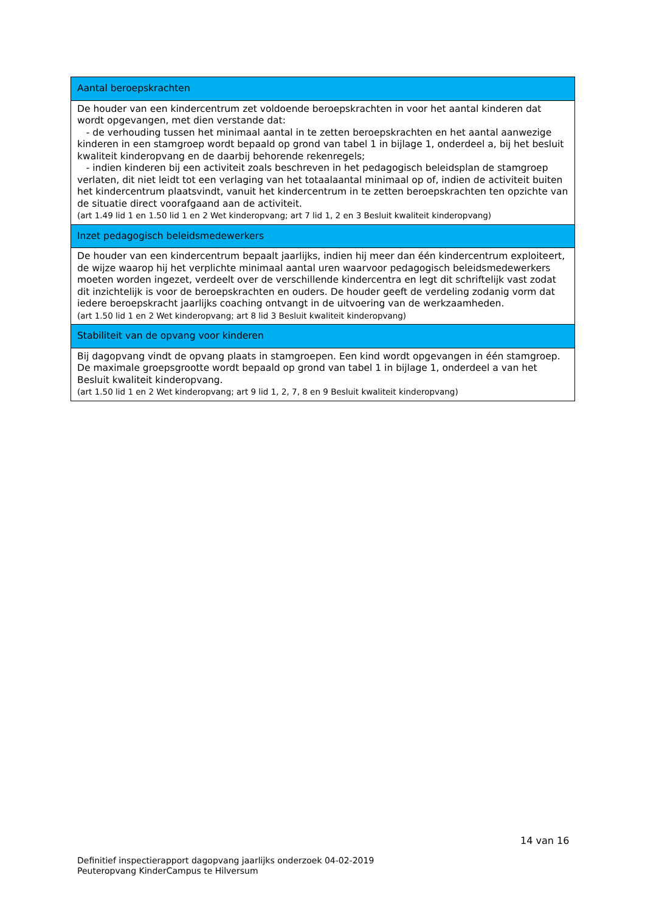| Aantal beroepskrachten |
| De houder van een kindercentrum zet voldoende beroepskrachten in voor het aantal kinderen dat wordt opgevangen, met dien verstande dat: - de verhouding tussen het minimaal aantal in te zetten beroepskrachten en het aantal aanwezige kinderen in een stamgroep wordt bepaald op grond van tabel 1 in bijlage 1, onderdeel a, bij het besluit kwaliteit kinderopvang en de daarbij behorende rekenregels; - indien kinderen bij een activiteit zoals beschreven in het pedagogisch beleidsplan de stamgroep verlaten, dit niet leidt tot een verlaging van het totaalaantal minimaal op of, indien de activiteit buiten het kindercentrum plaatsvindt, vanuit het kindercentrum in te zetten beroepskrachten ten opzichte van de situatie direct voorafgaand aan de activiteit. (art 1.49 lid 1 en 1.50 lid 1 en 2 Wet kinderopvang; art 7 lid 1, 2 en 3 Besluit kwaliteit kinderopvang) |
| Inzet pedagogisch beleidsmedewerkers |
| De houder van een kindercentrum bepaalt jaarlijks, indien hij meer dan één kindercentrum exploiteert, de wijze waarop hij het verplichte minimaal aantal uren waarvoor pedagogisch beleidsmedewerkers moeten worden ingezet, verdeelt over de verschillende kindercentra en legt dit schriftelijk vast zodat dit inzichtelijk is voor de beroepskrachten en ouders. De houder geeft de verdeling zodanig vorm dat iedere beroepskracht jaarlijks coaching ontvangt in de uitvoering van de werkzaamheden. (art 1.50 lid 1 en 2 Wet kinderopvang; art 8 lid 3 Besluit kwaliteit kinderopvang) |
| Stabiliteit van de opvang voor kinderen |
| Bij dagopvang vindt de opvang plaats in stamgroepen. Een kind wordt opgevangen in één stamgroep. De maximale groepsgrootte wordt bepaald op grond van tabel 1 in bijlage 1, onderdeel a van het Besluit kwaliteit kinderopvang. (art 1.50 lid 1 en 2 Wet kinderopvang; art 9 lid 1, 2, 7, 8 en 9 Besluit kwaliteit kinderopvang) |
14 van 16
Definitief inspectierapport dagopvang jaarlijks onderzoek 04-02-2019
Peuteropvang KinderCampus te Hilversum